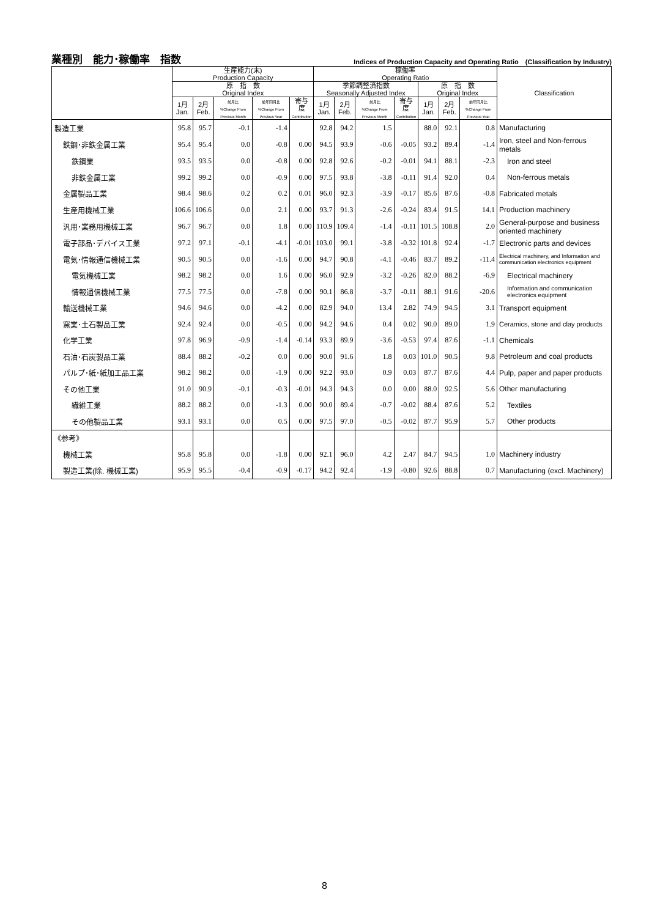業種別　能力･稼働率　指数 Indices of Production Capacity and Operating Ratio　(Classification by Industry)
| | 生産能力(末) Production Capacity | | | | | 稼働率 Operating Ratio | | | | | | | Classification |
| --- | --- | --- | --- | --- | --- | --- | --- | --- | --- | --- | --- | --- | --- |
| | 原 指 数 Original Index | | | | | 季節調整済指数 Seasonally Adjusted Index | | | | 原 指 数 Original Index | | | |
| | 1月 Jan. | 2月 Feb. | 前月比 %Change From Previous Month | 前年同月比 %Change From Previous Year | 寄与度 Contribution | 1月 Jan. | 2月 Feb. | 前月比 %Change From Previous Month | 寄与度 Contribution | 1月 Jan. | 2月 Feb. | 前年同月比 %Change From Previous Year | |
| 製造工業 | 95.8 | 95.7 | -0.1 | -1.4 | | 92.8 | 94.2 | 1.5 | | 88.0 | 92.1 | 0.8 | Manufacturing |
| 鉄鋼･非鉄金属工業 | 95.4 | 95.4 | 0.0 | -0.8 | 0.00 | 94.5 | 93.9 | -0.6 | -0.05 | 93.2 | 89.4 | -1.4 | Iron, steel and Non-ferrous metals |
| 鉄鋼業 | 93.5 | 93.5 | 0.0 | -0.8 | 0.00 | 92.8 | 92.6 | -0.2 | -0.01 | 94.1 | 88.1 | -2.3 | Iron and steel |
| 非鉄金属工業 | 99.2 | 99.2 | 0.0 | -0.9 | 0.00 | 97.5 | 93.8 | -3.8 | -0.11 | 91.4 | 92.0 | 0.4 | Non-ferrous metals |
| 金属製品工業 | 98.4 | 98.6 | 0.2 | 0.2 | 0.01 | 96.0 | 92.3 | -3.9 | -0.17 | 85.6 | 87.6 | -0.8 | Fabricated metals |
| 生産用機械工業 | 106.6 | 106.6 | 0.0 | 2.1 | 0.00 | 93.7 | 91.3 | -2.6 | -0.24 | 83.4 | 91.5 | 14.1 | Production machinery |
| 汎用･業務用機械工業 | 96.7 | 96.7 | 0.0 | 1.8 | 0.00 | 110.9 | 109.4 | -1.4 | -0.11 | 101.5 | 108.8 | 2.0 | General-purpose and business oriented machinery |
| 電子部品･デバイス工業 | 97.2 | 97.1 | -0.1 | -4.1 | -0.01 | 103.0 | 99.1 | -3.8 | -0.32 | 101.8 | 92.4 | -1.7 | Electronic parts and devices |
| 電気･情報通信機械工業 | 90.5 | 90.5 | 0.0 | -1.6 | 0.00 | 94.7 | 90.8 | -4.1 | -0.46 | 83.7 | 89.2 | -11.4 | Electrical machinery, and Information and communication electronics equipment |
| 電気機械工業 | 98.2 | 98.2 | 0.0 | 1.6 | 0.00 | 96.0 | 92.9 | -3.2 | -0.26 | 82.0 | 88.2 | -6.9 | Electrical machinery |
| 情報通信機械工業 | 77.5 | 77.5 | 0.0 | -7.8 | 0.00 | 90.1 | 86.8 | -3.7 | -0.11 | 88.1 | 91.6 | -20.6 | Information and communication electronics equipment |
| 輸送機械工業 | 94.6 | 94.6 | 0.0 | -4.2 | 0.00 | 82.9 | 94.0 | 13.4 | 2.82 | 74.9 | 94.5 | 3.1 | Transport equipment |
| 窯業･土石製品工業 | 92.4 | 92.4 | 0.0 | -0.5 | 0.00 | 94.2 | 94.6 | 0.4 | 0.02 | 90.0 | 89.0 | 1.9 | Ceramics, stone and clay products |
| 化学工業 | 97.8 | 96.9 | -0.9 | -1.4 | -0.14 | 93.3 | 89.9 | -3.6 | -0.53 | 97.4 | 87.6 | -1.1 | Chemicals |
| 石油･石炭製品工業 | 88.4 | 88.2 | -0.2 | 0.0 | 0.00 | 90.0 | 91.6 | 1.8 | 0.03 | 101.0 | 90.5 | 9.8 | Petroleum and coal products |
| パルプ･紙･紙加工品工業 | 98.2 | 98.2 | 0.0 | -1.9 | 0.00 | 92.2 | 93.0 | 0.9 | 0.03 | 87.7 | 87.6 | 4.4 | Pulp, paper and paper products |
| その他工業 | 91.0 | 90.9 | -0.1 | -0.3 | -0.01 | 94.3 | 94.3 | 0.0 | 0.00 | 88.0 | 92.5 | 5.6 | Other manufacturing |
| 繊維工業 | 88.2 | 88.2 | 0.0 | -1.3 | 0.00 | 90.0 | 89.4 | -0.7 | -0.02 | 88.4 | 87.6 | 5.2 | Textiles |
| その他製品工業 | 93.1 | 93.1 | 0.0 | 0.5 | 0.00 | 97.5 | 97.0 | -0.5 | -0.02 | 87.7 | 95.9 | 5.7 | Other products |
| 《参考》 | | | | | | | | | | | | | |
| 機械工業 | 95.8 | 95.8 | 0.0 | -1.8 | 0.00 | 92.1 | 96.0 | 4.2 | 2.47 | 84.7 | 94.5 | 1.0 | Machinery industry |
| 製造工業(除. 機械工業) | 95.9 | 95.5 | -0.4 | -0.9 | -0.17 | 94.2 | 92.4 | -1.9 | -0.80 | 92.6 | 88.8 | 0.7 | Manufacturing (excl. Machinery) |
8